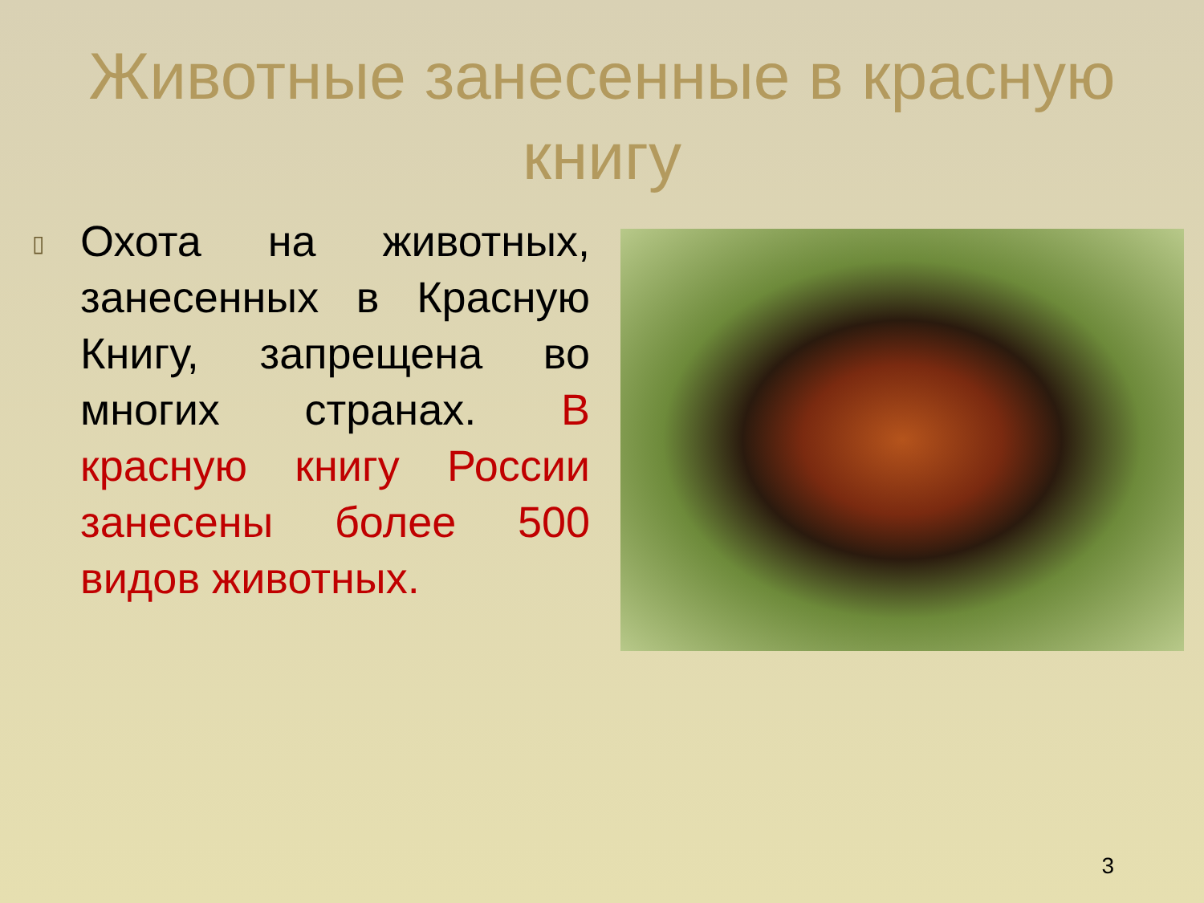Животные занесенные в красную книгу
▯
Охота на животных, занесенных в Красную Книгу, запрещена во многих странах. В красную книгу России занесены более 500 видов животных.
3